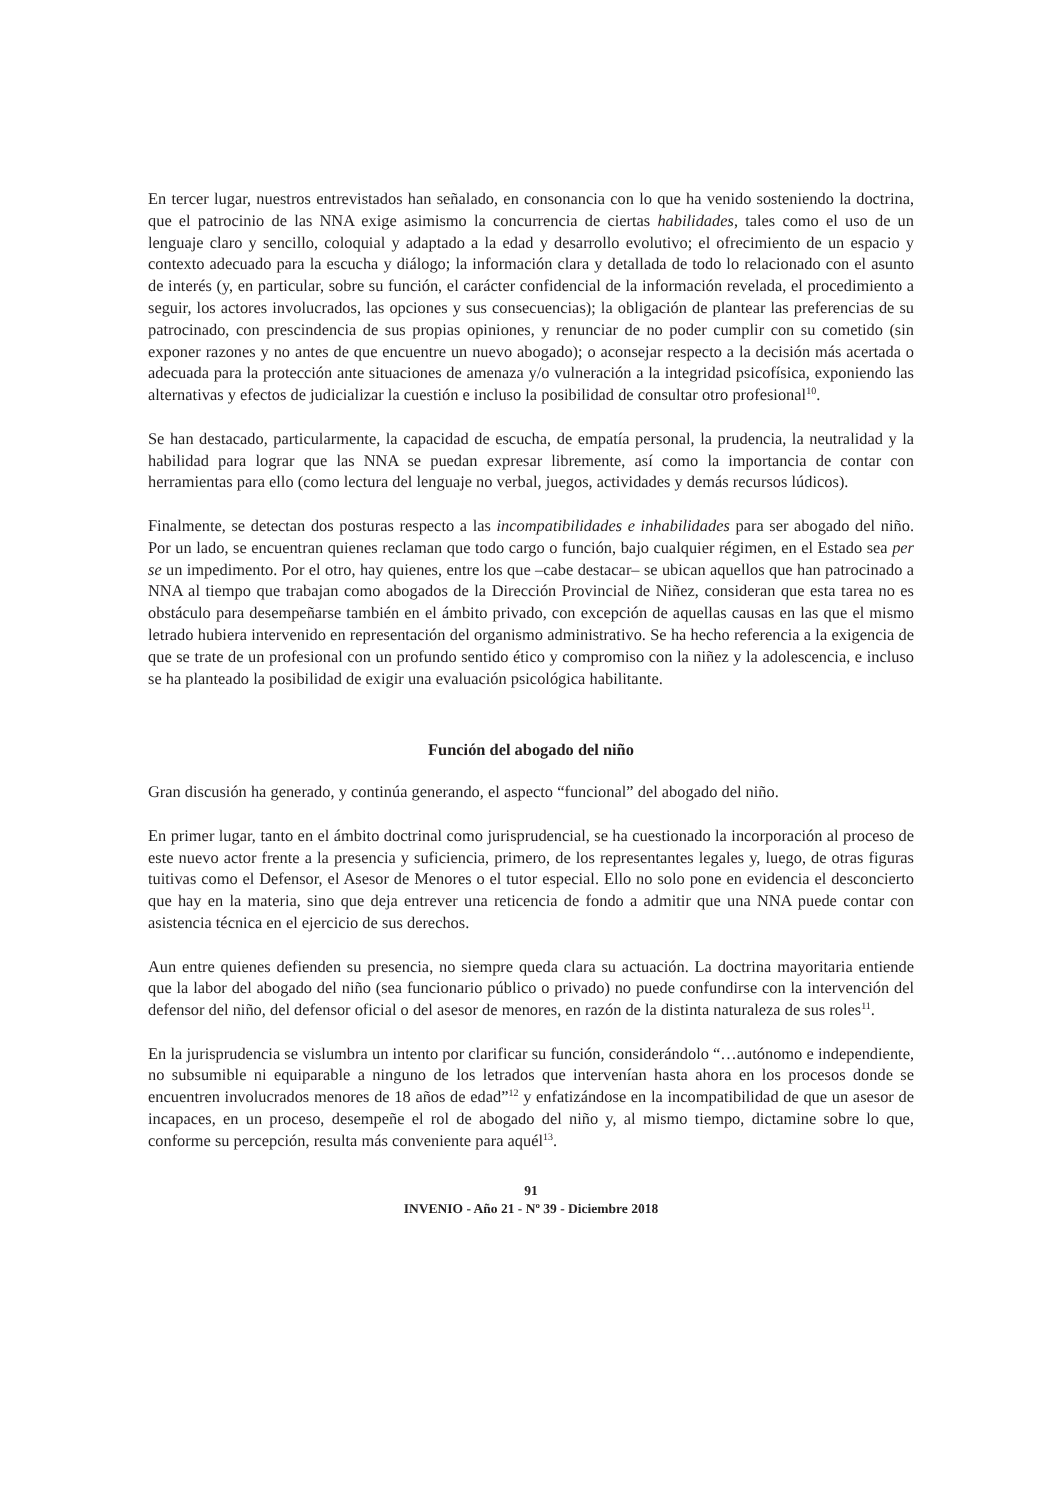En tercer lugar, nuestros entrevistados han señalado, en consonancia con lo que ha venido sosteniendo la doctrina, que el patrocinio de las NNA exige asimismo la concurrencia de ciertas habilidades, tales como el uso de un lenguaje claro y sencillo, coloquial y adaptado a la edad y desarrollo evolutivo; el ofrecimiento de un espacio y contexto adecuado para la escucha y diálogo; la información clara y detallada de todo lo relacionado con el asunto de interés (y, en particular, sobre su función, el carácter confidencial de la información revelada, el procedimiento a seguir, los actores involucrados, las opciones y sus consecuencias); la obligación de plantear las preferencias de su patrocinado, con prescindencia de sus propias opiniones, y renunciar de no poder cumplir con su cometido (sin exponer razones y no antes de que encuentre un nuevo abogado); o aconsejar respecto a la decisión más acertada o adecuada para la protección ante situaciones de amenaza y/o vulneración a la integridad psicofísica, exponiendo las alternativas y efectos de judicializar la cuestión e incluso la posibilidad de consultar otro profesional<sup>10</sup>.
Se han destacado, particularmente, la capacidad de escucha, de empatía personal, la prudencia, la neutralidad y la habilidad para lograr que las NNA se puedan expresar libremente, así como la importancia de contar con herramientas para ello (como lectura del lenguaje no verbal, juegos, actividades y demás recursos lúdicos).
Finalmente, se detectan dos posturas respecto a las incompatibilidades e inhabilidades para ser abogado del niño. Por un lado, se encuentran quienes reclaman que todo cargo o función, bajo cualquier régimen, en el Estado sea per se un impedimento. Por el otro, hay quienes, entre los que –cabe destacar– se ubican aquellos que han patrocinado a NNA al tiempo que trabajan como abogados de la Dirección Provincial de Niñez, consideran que esta tarea no es obstáculo para desempeñarse también en el ámbito privado, con excepción de aquellas causas en las que el mismo letrado hubiera intervenido en representación del organismo administrativo. Se ha hecho referencia a la exigencia de que se trate de un profesional con un profundo sentido ético y compromiso con la niñez y la adolescencia, e incluso se ha planteado la posibilidad de exigir una evaluación psicológica habilitante.
Función del abogado del niño
Gran discusión ha generado, y continúa generando, el aspecto “funcional” del abogado del niño.
En primer lugar, tanto en el ámbito doctrinal como jurisprudencial, se ha cuestionado la incorporación al proceso de este nuevo actor frente a la presencia y suficiencia, primero, de los representantes legales y, luego, de otras figuras tuitivas como el Defensor, el Asesor de Menores o el tutor especial. Ello no solo pone en evidencia el desconcierto que hay en la materia, sino que deja entrever una reticencia de fondo a admitir que una NNA puede contar con asistencia técnica en el ejercicio de sus derechos.
Aun entre quienes defienden su presencia, no siempre queda clara su actuación. La doctrina mayoritaria entiende que la labor del abogado del niño (sea funcionario público o privado) no puede confundirse con la intervención del defensor del niño, del defensor oficial o del asesor de menores, en razón de la distinta naturaleza de sus roles<sup>11</sup>.
En la jurisprudencia se vislumbra un intento por clarificar su función, considerándolo “…autónomo e independiente, no subsumible ni equiparable a ninguno de los letrados que intervenían hasta ahora en los procesos donde se encuentren involucrados menores de 18 años de edad”<sup>12</sup> y enfatizándose en la incompatibilidad de que un asesor de incapaces, en un proceso, desempeñe el rol de abogado del niño y, al mismo tiempo, dictamine sobre lo que, conforme su percepción, resulta más conveniente para aquél<sup>13</sup>.
91
INVENIO - Año 21 - Nº 39 - Diciembre 2018